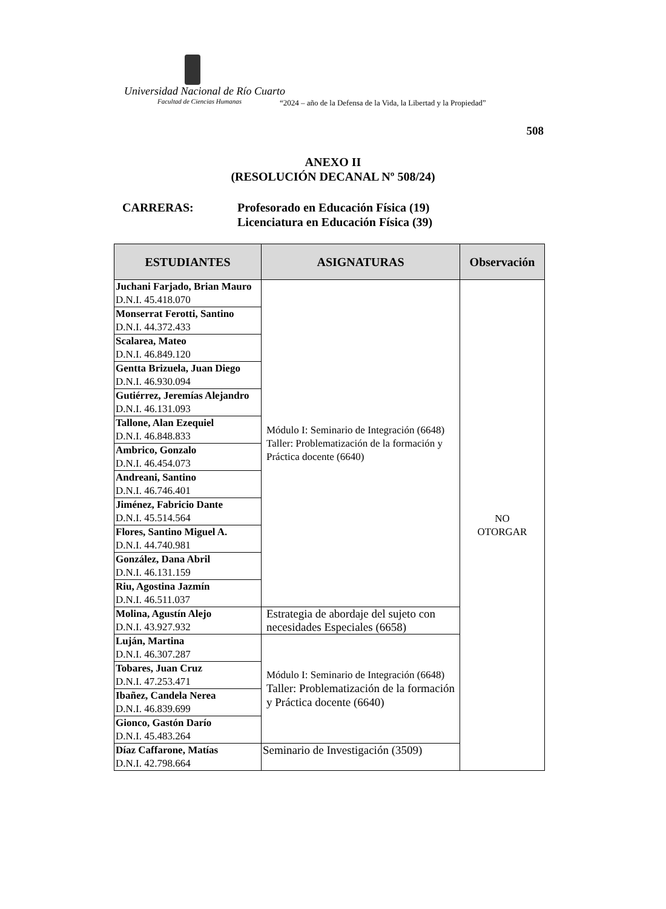Universidad Nacional de Río Cuarto
Facultad de Ciencias Humanas
“2024 – año de la Defensa de la Vida, la Libertad y la Propiedad”
508
ANEXO II
(RESOLUCIÓN DECANAL Nº 508/24)
CARRERAS: Profesorado en Educación Física (19)
Licenciatura en Educación Física (39)
| ESTUDIANTES | ASIGNATURAS | Observación |
| --- | --- | --- |
| Juchani Farjado, Brian Mauro D.N.I. 45.418.070 | Módulo I: Seminario de Integración (6648) Taller: Problematización de la formación y Práctica docente (6640) | NO OTORGAR |
| Monserrat Ferotti, Santino D.N.I. 44.372.433 | | |
| Scalarea, Mateo D.N.I. 46.849.120 | | |
| Gentta Brizuela, Juan Diego D.N.I. 46.930.094 | | |
| Gutiérrez, Jeremías Alejandro D.N.I. 46.131.093 | | |
| Tallone, Alan Ezequiel D.N.I. 46.848.833 | | |
| Ambrico, Gonzalo D.N.I. 46.454.073 | | |
| Andreani, Santino D.N.I. 46.746.401 | | |
| Jiménez, Fabricio Dante D.N.I. 45.514.564 | | |
| Flores, Santino Miguel A. D.N.I. 44.740.981 | | |
| González, Dana Abril D.N.I. 46.131.159 | | |
| Riu, Agostina Jazmín D.N.I. 46.511.037 | | |
| Molina, Agustín Alejo D.N.I. 43.927.932 | Estrategia de abordaje del sujeto con necesidades Especiales (6658) | |
| Luján, Martina D.N.I. 46.307.287 | Módulo I: Seminario de Integración (6648) Taller: Problematización de la formación y Práctica docente (6640) | |
| Tobares, Juan Cruz D.N.I. 47.253.471 | | |
| Ibañez, Candela Nerea D.N.I. 46.839.699 | | |
| Gionco, Gastón Darío D.N.I. 45.483.264 | | |
| Díaz Caffarone, Matías D.N.I. 42.798.664 | Seminario de Investigación (3509) | |